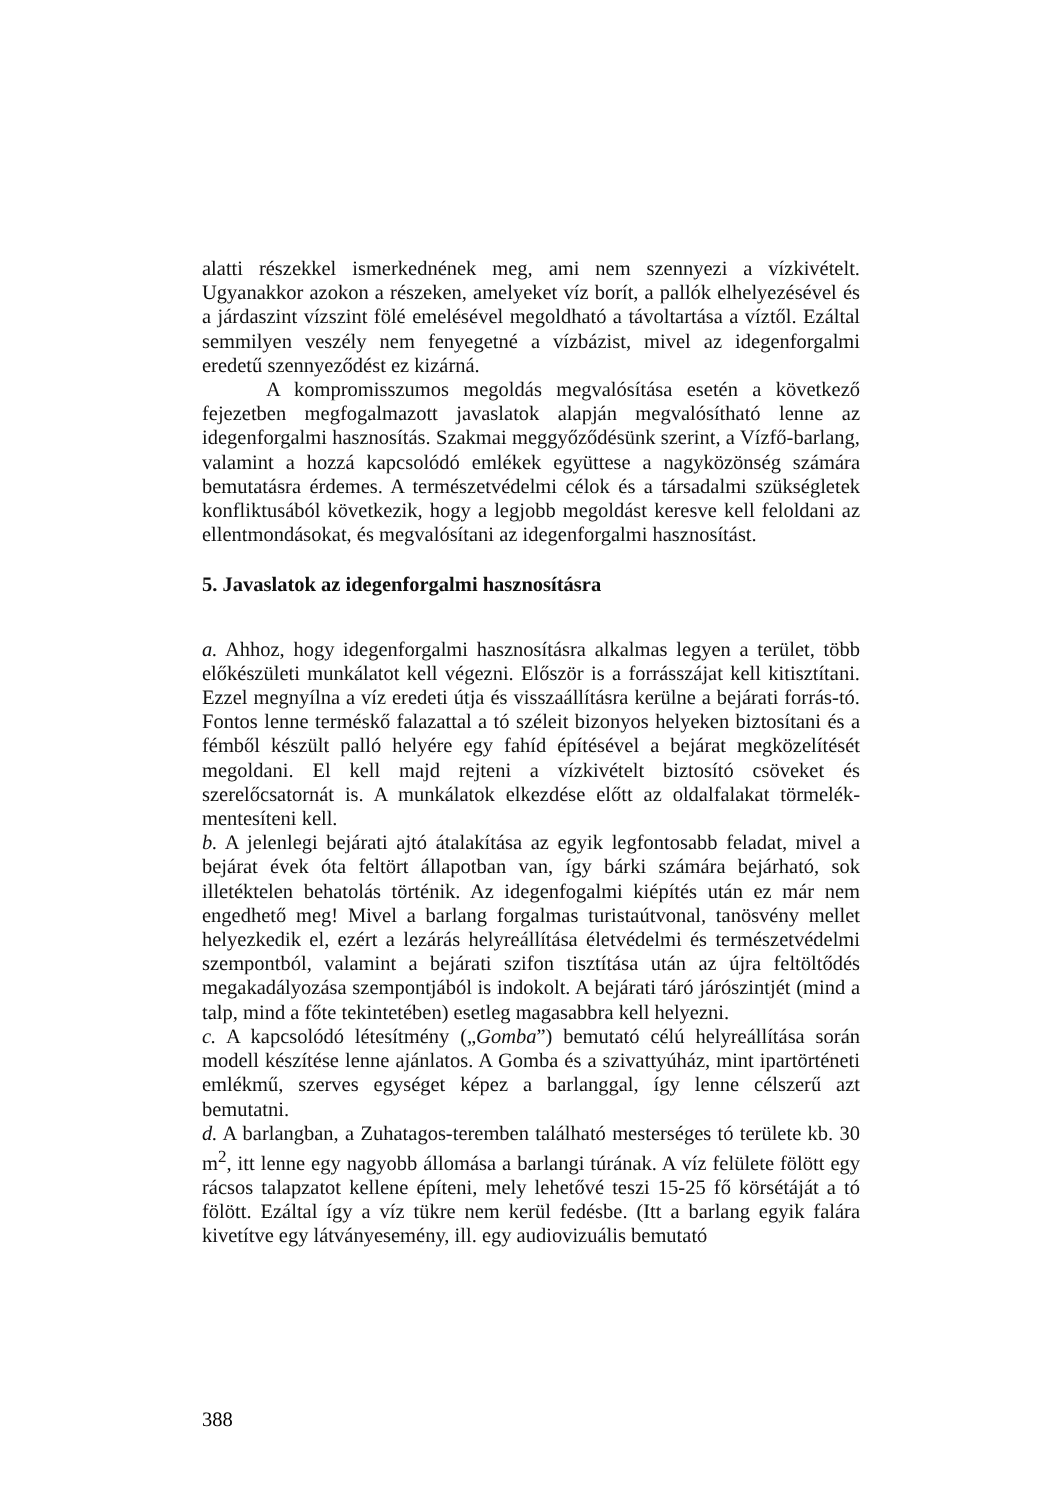alatti részekkel ismerkednének meg, ami nem szennyezi a vízkivételt. Ugyanakkor azokon a részeken, amelyeket víz borít, a pallók elhelyezésével és a járdaszint vízszint fölé emelésével megoldható a távoltartása a víztől. Ezáltal semmilyen veszély nem fenyegetné a vízbázist, mivel az idegenforgalmi eredetű szennyeződést ez kizárná.
A kompromisszumos megoldás megvalósítása esetén a következő fejezetben megfogalmazott javaslatok alapján megvalósítható lenne az idegenforgalmi hasznosítás. Szakmai meggyőződésünk szerint, a Vízfő-barlang, valamint a hozzá kapcsolódó emlékek együttese a nagyközönség számára bemutatásra érdemes. A természetvédelmi célok és a társadalmi szükségletek konfliktusából következik, hogy a legjobb megoldást keresve kell feloldani az ellentmondásokat, és megvalósítani az idegenforgalmi hasznosítást.
5. Javaslatok az idegenforgalmi hasznosításra
a. Ahhoz, hogy idegenforgalmi hasznosításra alkalmas legyen a terület, több előkészületi munkálatot kell végezni. Először is a forrásszájat kell kitisztítani. Ezzel megnyílna a víz eredeti útja és visszaállításra kerülne a bejárati forrás-tó. Fontos lenne terméskő falazattal a tó széleit bizonyos helyeken biztosítani és a fémből készült palló helyére egy fahíd építésével a bejárat megközelítését megoldani. El kell majd rejteni a vízkivételt biztosító csöveket és szerelőcsatornát is. A munkálatok elkezdése előtt az oldalfalakat törmelék-mentesíteni kell.
b. A jelenlegi bejárati ajtó átalakítása az egyik legfontosabb feladat, mivel a bejárat évek óta feltört állapotban van, így bárki számára bejárható, sok illetéktelen behatolás történik. Az idegenfogalmi kiépítés után ez már nem engedhető meg! Mivel a barlang forgalmas turistaútvonal, tanösvény mellet helyezkedik el, ezért a lezárás helyreállítása életvédelmi és természetvédelmi szempontból, valamint a bejárati szifon tisztítása után az újra feltöltődés megakadályozása szempontjából is indokolt. A bejárati táró járószintjét (mind a talp, mind a főte tekintetében) esetleg magasabbra kell helyezni.
c. A kapcsolódó létesítmény („Gomba”) bemutató célú helyreállítása során modell készítése lenne ajánlatos. A Gomba és a szivattyúház, mint ipartörténeti emlékmű, szerves egységet képez a barlanggal, így lenne célszerű azt bemutatni.
d. A barlangban, a Zuhatagos-teremben található mesterséges tó területe kb. 30 m<sup>2</sup>, itt lenne egy nagyobb állomása a barlangi túrának. A víz felülete fölött egy rácsos talapzatot kellene építeni, mely lehetővé teszi 15-25 fő körsétáját a tó fölött. Ezáltal így a víz tükre nem kerül fedésbe. (Itt a barlang egyik falára kivetítve egy látványesemény, ill. egy audiovizuális bemutató
388